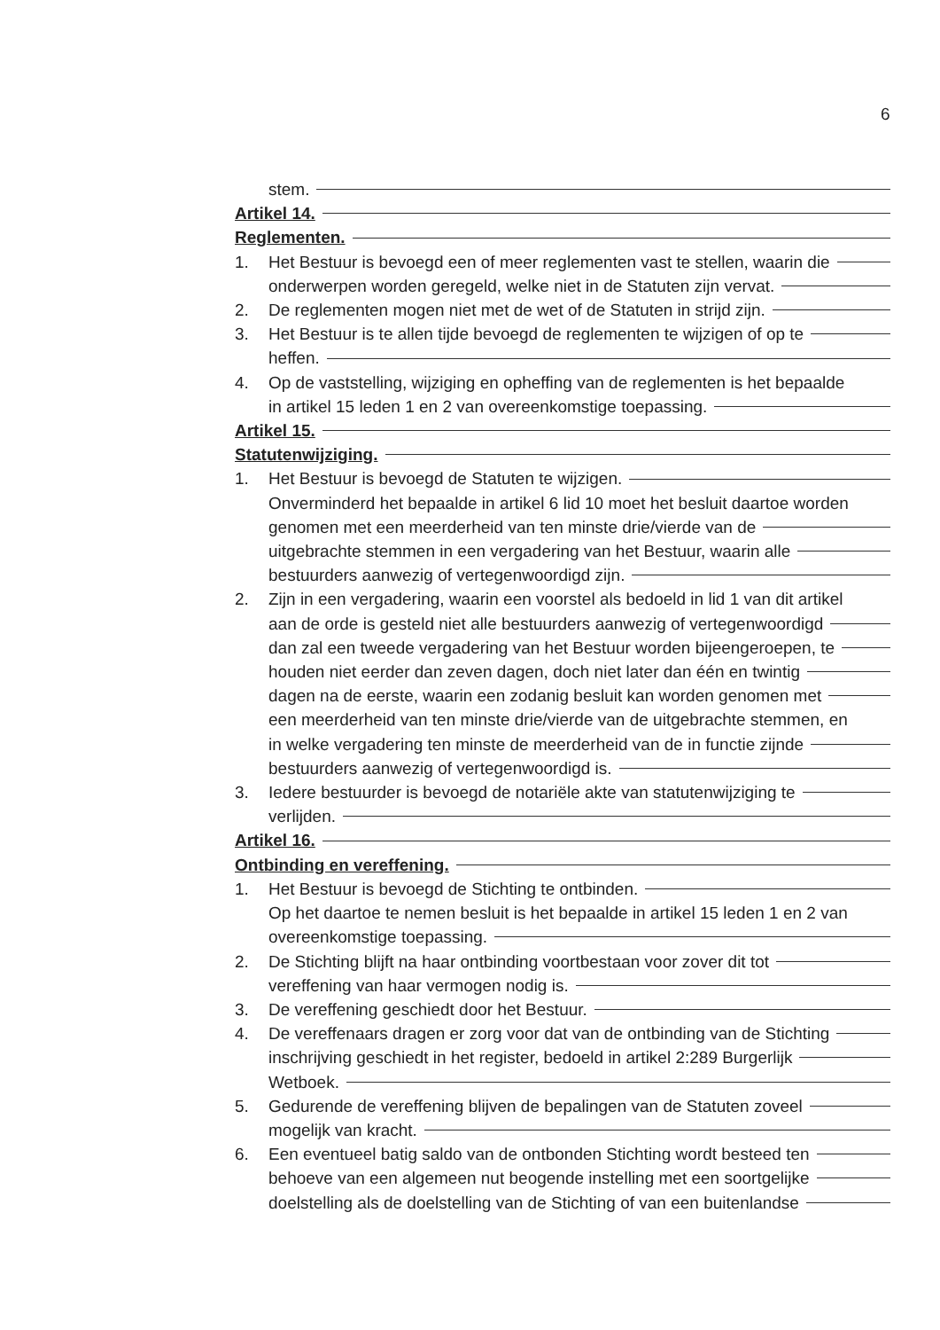6
stem.
Artikel 14.
Reglementen.
1. Het Bestuur is bevoegd een of meer reglementen vast te stellen, waarin die
onderwerpen worden geregeld, welke niet in de Statuten zijn vervat.
2. De reglementen mogen niet met de wet of de Statuten in strijd zijn.
3. Het Bestuur is te allen tijde bevoegd de reglementen te wijzigen of op te
heffen.
4. Op de vaststelling, wijziging en opheffing van de reglementen is het bepaalde
in artikel 15 leden 1 en 2 van overeenkomstige toepassing.
Artikel 15.
Statutenwijziging.
1. Het Bestuur is bevoegd de Statuten te wijzigen.
Onverminderd het bepaalde in artikel 6 lid 10 moet het besluit daartoe worden
genomen met een meerderheid van ten minste drie/vierde van de
uitgebrachte stemmen in een vergadering van het Bestuur, waarin alle
bestuurders aanwezig of vertegenwoordigd zijn.
2. Zijn in een vergadering, waarin een voorstel als bedoeld in lid 1 van dit artikel
aan de orde is gesteld niet alle bestuurders aanwezig of vertegenwoordigd
dan zal een tweede vergadering van het Bestuur worden bijeengeroepen, te
houden niet eerder dan zeven dagen, doch niet later dan één en twintig
dagen na de eerste, waarin een zodanig besluit kan worden genomen met
een meerderheid van ten minste drie/vierde van de uitgebrachte stemmen, en
in welke vergadering ten minste de meerderheid van de in functie zijnde
bestuurders aanwezig of vertegenwoordigd is.
3. Iedere bestuurder is bevoegd de notariële akte van statutenwijziging te
verlijden.
Artikel 16.
Ontbinding en vereffening.
1. Het Bestuur is bevoegd de Stichting te ontbinden.
Op het daartoe te nemen besluit is het bepaalde in artikel 15 leden 1 en 2 van
overeenkomstige toepassing.
2. De Stichting blijft na haar ontbinding voortbestaan voor zover dit tot
vereffening van haar vermogen nodig is.
3. De vereffening geschiedt door het Bestuur.
4. De vereffenaars dragen er zorg voor dat van de ontbinding van de Stichting
inschrijving geschiedt in het register, bedoeld in artikel 2:289 Burgerlijk
Wetboek.
5. Gedurende de vereffening blijven de bepalingen van de Statuten zoveel
mogelijk van kracht.
6. Een eventueel batig saldo van de ontbonden Stichting wordt besteed ten
behoeve van een algemeen nut beogende instelling met een soortgelijke
doelstelling als de doelstelling van de Stichting of van een buitenlandse